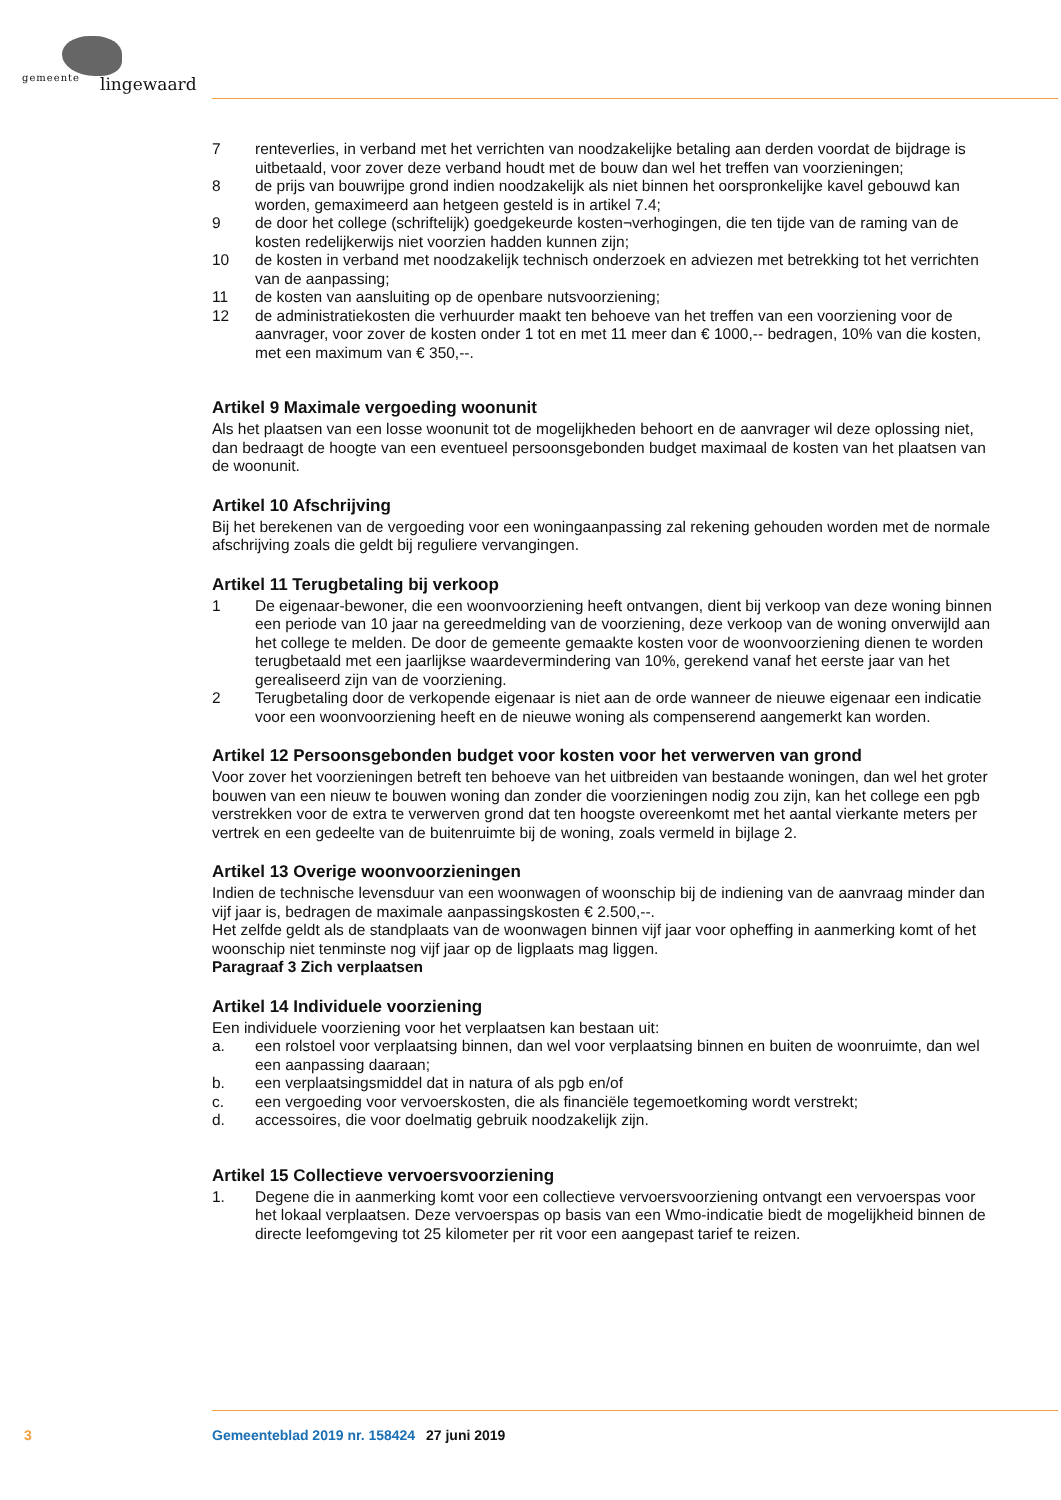gemeente lingewaard
7 renteverlies, in verband met het verrichten van noodzakelijke betaling aan derden voordat de bijdrage is uitbetaald, voor zover deze verband houdt met de bouw dan wel het treffen van voorzieningen;
8 de prijs van bouwrijpe grond indien noodzakelijk als niet binnen het oorspronkelijke kavel gebouwd kan worden, gemaximeerd aan hetgeen gesteld is in artikel 7.4;
9 de door het college (schriftelijk) goedgekeurde kosten¬verhogingen, die ten tijde van de raming van de kosten redelijkerwijs niet voorzien hadden kunnen zijn;
10 de kosten in verband met noodzakelijk technisch onderzoek en adviezen met betrekking tot het verrichten van de aanpassing;
11 de kosten van aansluiting op de openbare nutsvoorziening;
12 de administratiekosten die verhuurder maakt ten behoeve van het treffen van een voorziening voor de aanvrager, voor zover de kosten onder 1 tot en met 11 meer dan € 1000,-- bedragen, 10% van die kosten, met een maximum van € 350,--.
Artikel 9 Maximale vergoeding woonunit
Als het plaatsen van een losse woonunit tot de mogelijkheden behoort en de aanvrager wil deze oplossing niet, dan bedraagt de hoogte van een eventueel persoonsgebonden budget maximaal de kosten van het plaatsen van de woonunit.
Artikel 10 Afschrijving
Bij het berekenen van de vergoeding voor een woningaanpassing zal rekening gehouden worden met de normale afschrijving zoals die geldt bij reguliere vervangingen.
Artikel 11 Terugbetaling bij verkoop
1 De eigenaar-bewoner, die een woonvoorziening heeft ontvangen, dient bij verkoop van deze woning binnen een periode van 10 jaar na gereedmelding van de voorziening, deze verkoop van de woning onverwijld aan het college te melden. De door de gemeente gemaakte kosten voor de woonvoorziening dienen te worden terugbetaald met een jaarlijkse waardevermindering van 10%, gerekend vanaf het eerste jaar van het gerealiseerd zijn van de voorziening.
2 Terugbetaling door de verkopende eigenaar is niet aan de orde wanneer de nieuwe eigenaar een indicatie voor een woonvoorziening heeft en de nieuwe woning als compenserend aangemerkt kan worden.
Artikel 12 Persoonsgebonden budget voor kosten voor het verwerven van grond
Voor zover het voorzieningen betreft ten behoeve van het uitbreiden van bestaande woningen, dan wel het groter bouwen van een nieuw te bouwen woning dan zonder die voorzieningen nodig zou zijn, kan het college een pgb verstrekken voor de extra te verwerven grond dat ten hoogste overeenkomt met het aantal vierkante meters per vertrek en een gedeelte van de buitenruimte bij de woning, zoals vermeld in bijlage 2.
Artikel 13 Overige woonvoorzieningen
Indien de technische levensduur van een woonwagen of woonschip bij de indiening van de aanvraag minder dan vijf jaar is, bedragen de maximale aanpassingskosten € 2.500,--.
Het zelfde geldt als de standplaats van de woonwagen binnen vijf jaar voor opheffing in aanmerking komt of het woonschip niet tenminste nog vijf jaar op de ligplaats mag liggen.
Paragraaf 3 Zich verplaatsen
Artikel 14 Individuele voorziening
Een individuele voorziening voor het verplaatsen kan bestaan uit:
a. een rolstoel voor verplaatsing binnen, dan wel voor verplaatsing binnen en buiten de woonruimte, dan wel een aanpassing daaraan;
b. een verplaatsingsmiddel dat in natura of als pgb en/of
c. een vergoeding voor vervoerskosten, die als financiële tegemoetkoming wordt verstrekt;
d. accessoires, die voor doelmatig gebruik noodzakelijk zijn.
Artikel 15 Collectieve vervoersvoorziening
1. Degene die in aanmerking komt voor een collectieve vervoersvoorziening ontvangt een vervoerspas voor het lokaal verplaatsen. Deze vervoerspas op basis van een Wmo-indicatie biedt de mogelijkheid binnen de directe leefomgeving tot 25 kilometer per rit voor een aangepast tarief te reizen.
3 Gemeenteblad 2019 nr. 158424 27 juni 2019